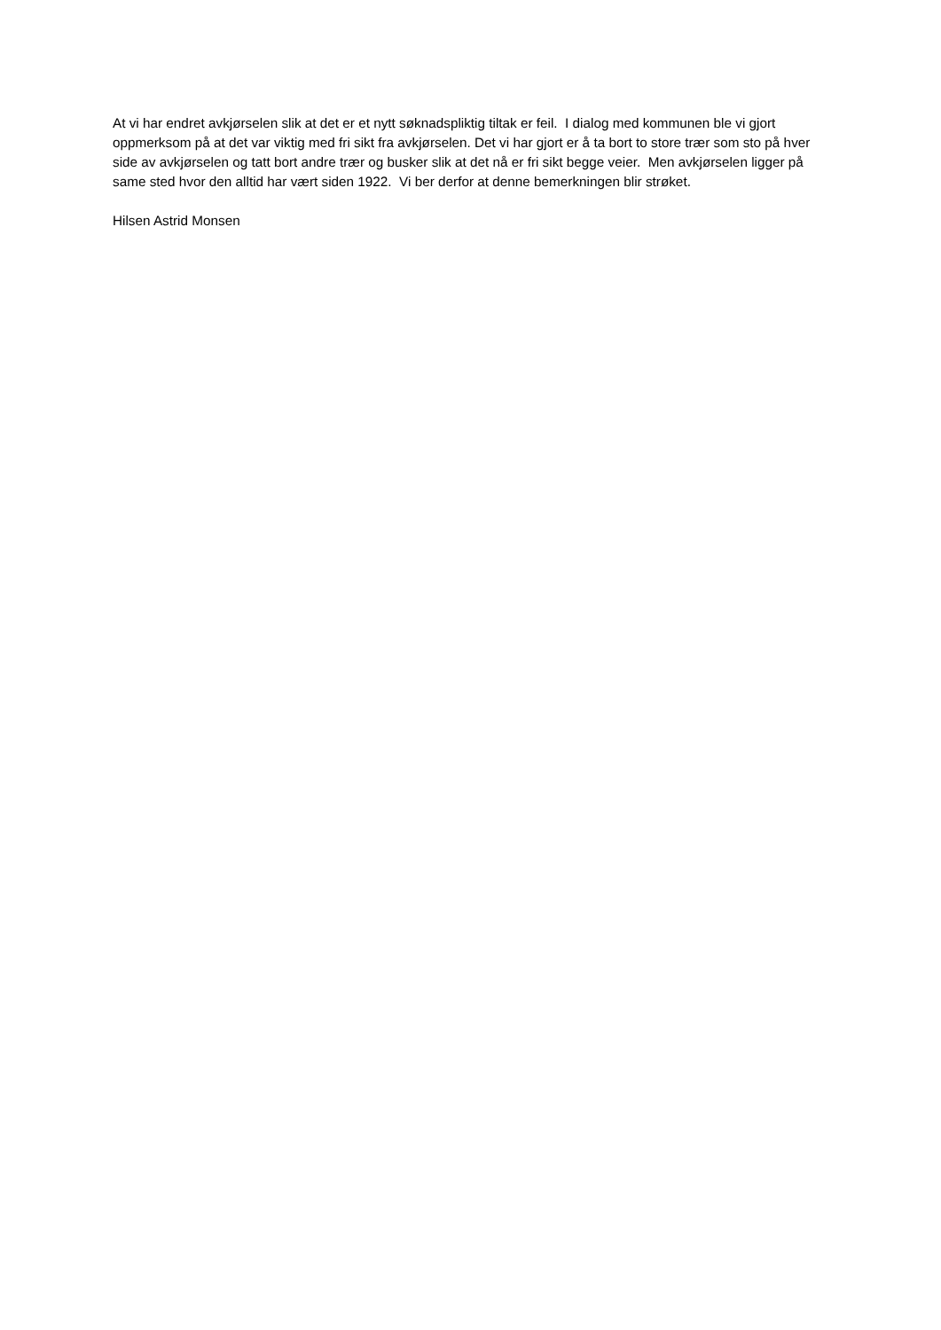At vi har endret avkjørselen slik at det er et nytt søknadspliktig tiltak er feil. I dialog med kommunen ble vi gjort oppmerksom på at det var viktig med fri sikt fra avkjørselen. Det vi har gjort er å ta bort to store trær som sto på hver side av avkjørselen og tatt bort andre trær og busker slik at det nå er fri sikt begge veier. Men avkjørselen ligger på same sted hvor den alltid har vært siden 1922. Vi ber derfor at denne bemerkningen blir strøket.
Hilsen Astrid Monsen